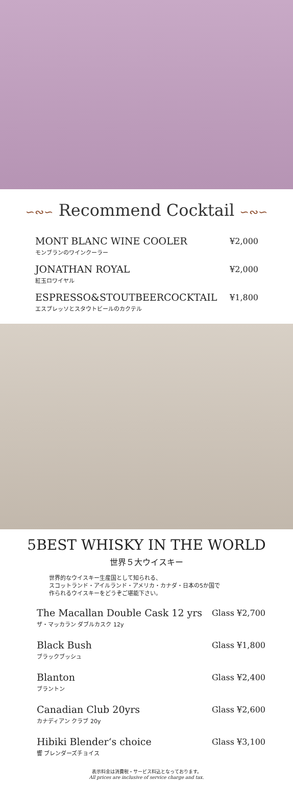∽∾∽ Recommend Cocktail ∽∾∽
MONT BLANC WINE COOLER
モンブランのワインクーラー
¥2,000
JONATHAN ROYAL
紅玉ロワイヤル
¥2,000
ESPRESSO&STOUTBEERCOCKTAIL
エスプレッソとスタウトビールのカクテル
¥1,800
5BEST WHISKY IN THE WORLD
世界５大ウイスキー
世界的なウイスキー生産国として知られる、
スコットランド・アイルランド・アメリカ・カナダ・日本の5か国で
作られるウイスキーをどうぞご堪能下さい。
The Macallan Double Cask 12 yrs
ザ・マッカラン ダブルカスク 12y
Glass ¥2,700
Black Bush
ブラックブッシュ
Glass ¥1,800
Blanton
ブラントン
Glass ¥2,400
Canadian Club 20yrs
カナディアン クラブ 20y
Glass ¥2,600
Hibiki Blender‘s choice
響 ブレンダーズチョイス
Glass ¥3,100
表示料金は消費税・サービス料込となっております。
All prices are inclusive of service charge and tax.